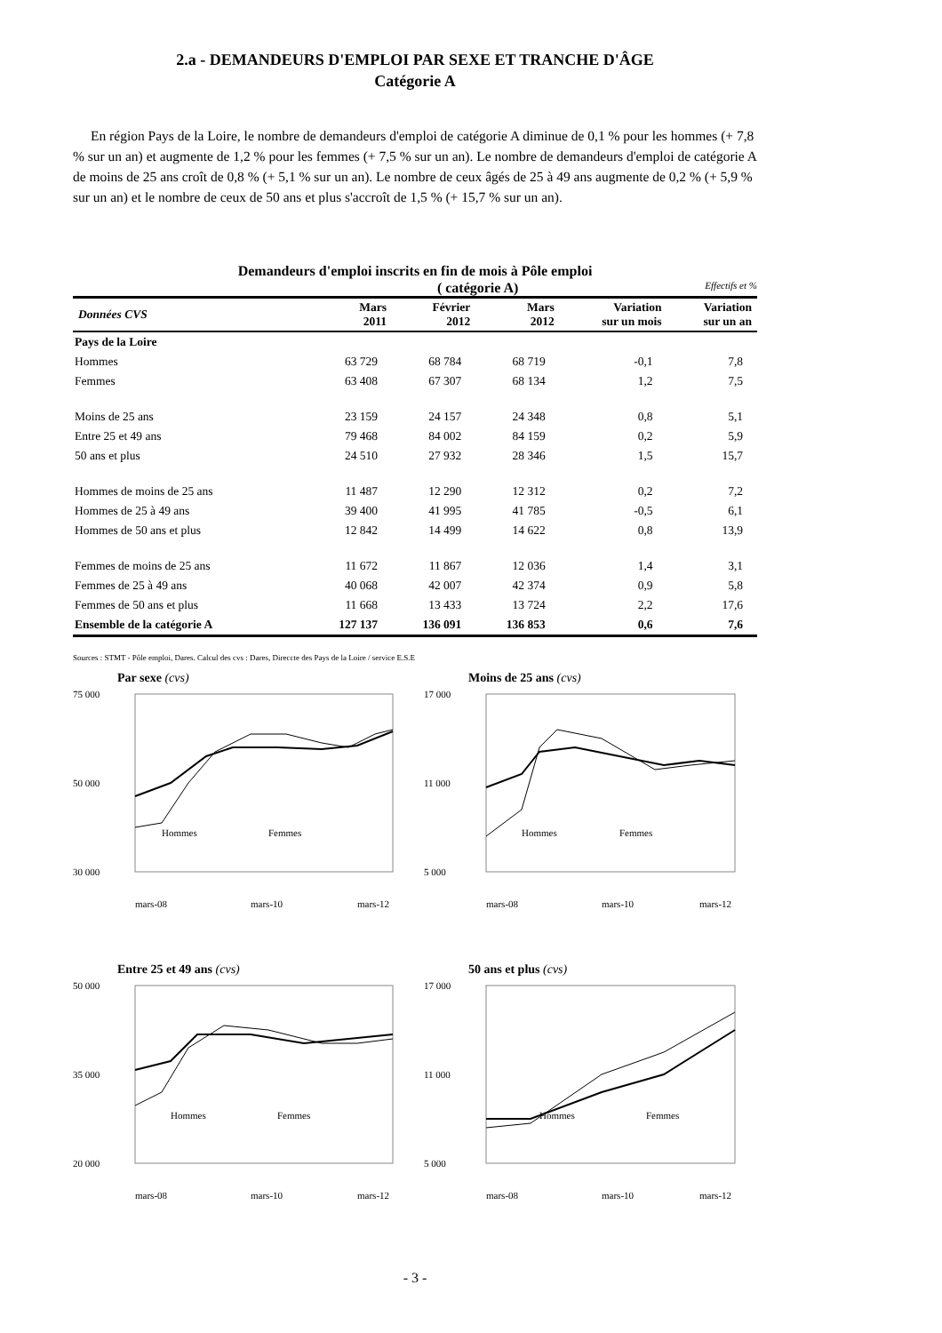2.a - DEMANDEURS D'EMPLOI PAR SEXE ET TRANCHE D'ÂGE
Catégorie A
En région Pays de la Loire, le nombre de demandeurs d'emploi de catégorie A diminue de 0,1 % pour les hommes (+ 7,8 % sur un an) et augmente de 1,2 % pour les femmes (+ 7,5 % sur un an). Le nombre de demandeurs d'emploi de catégorie A de moins de 25 ans croît de 0,8 % (+ 5,1 % sur un an). Le nombre de ceux âgés de 25 à 49 ans augmente de 0,2 % (+ 5,9 % sur un an) et le nombre de ceux de 50 ans et plus s'accroît de 1,5 % (+ 15,7 % sur un an).
Demandeurs d'emploi inscrits en fin de mois à Pôle emploi
( catégorie A) Effectifs et %
| Données CVS | Mars 2011 | Février 2012 | Mars 2012 | Variation sur un mois | Variation sur un an |
| --- | --- | --- | --- | --- | --- |
| Pays de la Loire | | | | | |
| Hommes | 63 729 | 68 784 | 68 719 | -0,1 | 7,8 |
| Femmes | 63 408 | 67 307 | 68 134 | 1,2 | 7,5 |
| Moins de 25 ans | 23 159 | 24 157 | 24 348 | 0,8 | 5,1 |
| Entre 25 et 49 ans | 79 468 | 84 002 | 84 159 | 0,2 | 5,9 |
| 50 ans et plus | 24 510 | 27 932 | 28 346 | 1,5 | 15,7 |
| Hommes de moins de 25 ans | 11 487 | 12 290 | 12 312 | 0,2 | 7,2 |
| Hommes de 25 à 49 ans | 39 400 | 41 995 | 41 785 | -0,5 | 6,1 |
| Hommes de 50 ans et plus | 12 842 | 14 499 | 14 622 | 0,8 | 13,9 |
| Femmes de moins de 25 ans | 11 672 | 11 867 | 12 036 | 1,4 | 3,1 |
| Femmes de 25 à 49 ans | 40 068 | 42 007 | 42 374 | 0,9 | 5,8 |
| Femmes de 50 ans et plus | 11 668 | 13 433 | 13 724 | 2,2 | 17,6 |
| Ensemble de la catégorie A | 127 137 | 136 091 | 136 853 | 0,6 | 7,6 |
Sources : STMT - Pôle emploi, Dares. Calcul des cvs : Dares, Direccte des Pays de la Loire / service E.S.E
Par sexe (cvs)
75 000
30 000
50 000
Hommes
Femmes
mars-08
mars-10
mars-12
Moins de 25 ans (cvs)
17 000
5 000
11 000
Hommes
Femmes
mars-08
mars-10
mars-12
Entre 25 et 49 ans (cvs)
50 000
20 000
35 000
Hommes
Femmes
mars-08
mars-10
mars-12
50 ans et plus (cvs)
17 000
5 000
11 000
Hommes
Femmes
mars-08
mars-10
mars-12
- 3 -